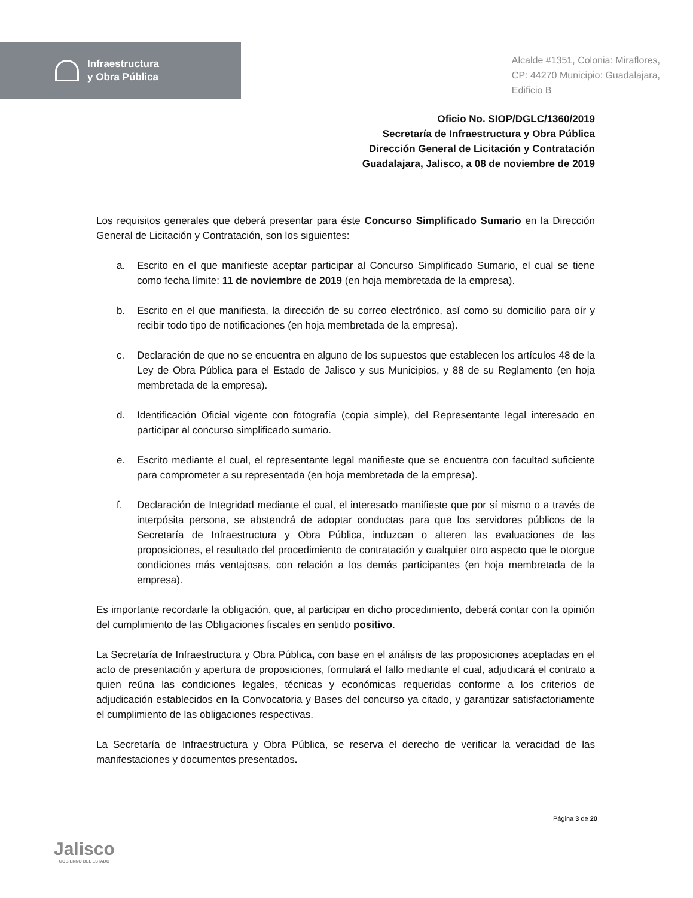Infraestructura
y Obra Pública
Alcalde #1351, Colonia: Miraflores,
CP: 44270 Municipio: Guadalajara,
Edificio B
Oficio No. SIOP/DGLC/1360/2019
Secretaría de Infraestructura y Obra Pública
Dirección General de Licitación y Contratación
Guadalajara, Jalisco, a 08 de noviembre de 2019
Los requisitos generales que deberá presentar para éste Concurso Simplificado Sumario en la Dirección General de Licitación y Contratación, son los siguientes:
a. Escrito en el que manifieste aceptar participar al Concurso Simplificado Sumario, el cual se tiene como fecha límite: 11 de noviembre de 2019 (en hoja membretada de la empresa).
b. Escrito en el que manifiesta, la dirección de su correo electrónico, así como su domicilio para oír y recibir todo tipo de notificaciones (en hoja membretada de la empresa).
c. Declaración de que no se encuentra en alguno de los supuestos que establecen los artículos 48 de la Ley de Obra Pública para el Estado de Jalisco y sus Municipios, y 88 de su Reglamento (en hoja membretada de la empresa).
d. Identificación Oficial vigente con fotografía (copia simple), del Representante legal interesado en participar al concurso simplificado sumario.
e. Escrito mediante el cual, el representante legal manifieste que se encuentra con facultad suficiente para comprometer a su representada (en hoja membretada de la empresa).
f. Declaración de Integridad mediante el cual, el interesado manifieste que por sí mismo o a través de interpósita persona, se abstendrá de adoptar conductas para que los servidores públicos de la Secretaría de Infraestructura y Obra Pública, induzcan o alteren las evaluaciones de las proposiciones, el resultado del procedimiento de contratación y cualquier otro aspecto que le otorgue condiciones más ventajosas, con relación a los demás participantes (en hoja membretada de la empresa).
Es importante recordarle la obligación, que, al participar en dicho procedimiento, deberá contar con la opinión del cumplimiento de las Obligaciones fiscales en sentido positivo.
La Secretaría de Infraestructura y Obra Pública, con base en el análisis de las proposiciones aceptadas en el acto de presentación y apertura de proposiciones, formulará el fallo mediante el cual, adjudicará el contrato a quien reúna las condiciones legales, técnicas y económicas requeridas conforme a los criterios de adjudicación establecidos en la Convocatoria y Bases del concurso ya citado, y garantizar satisfactoriamente el cumplimiento de las obligaciones respectivas.
La Secretaría de Infraestructura y Obra Pública, se reserva el derecho de verificar la veracidad de las manifestaciones y documentos presentados.
Jalisco
GOBIERNO DEL ESTADO
Página 3 de 20